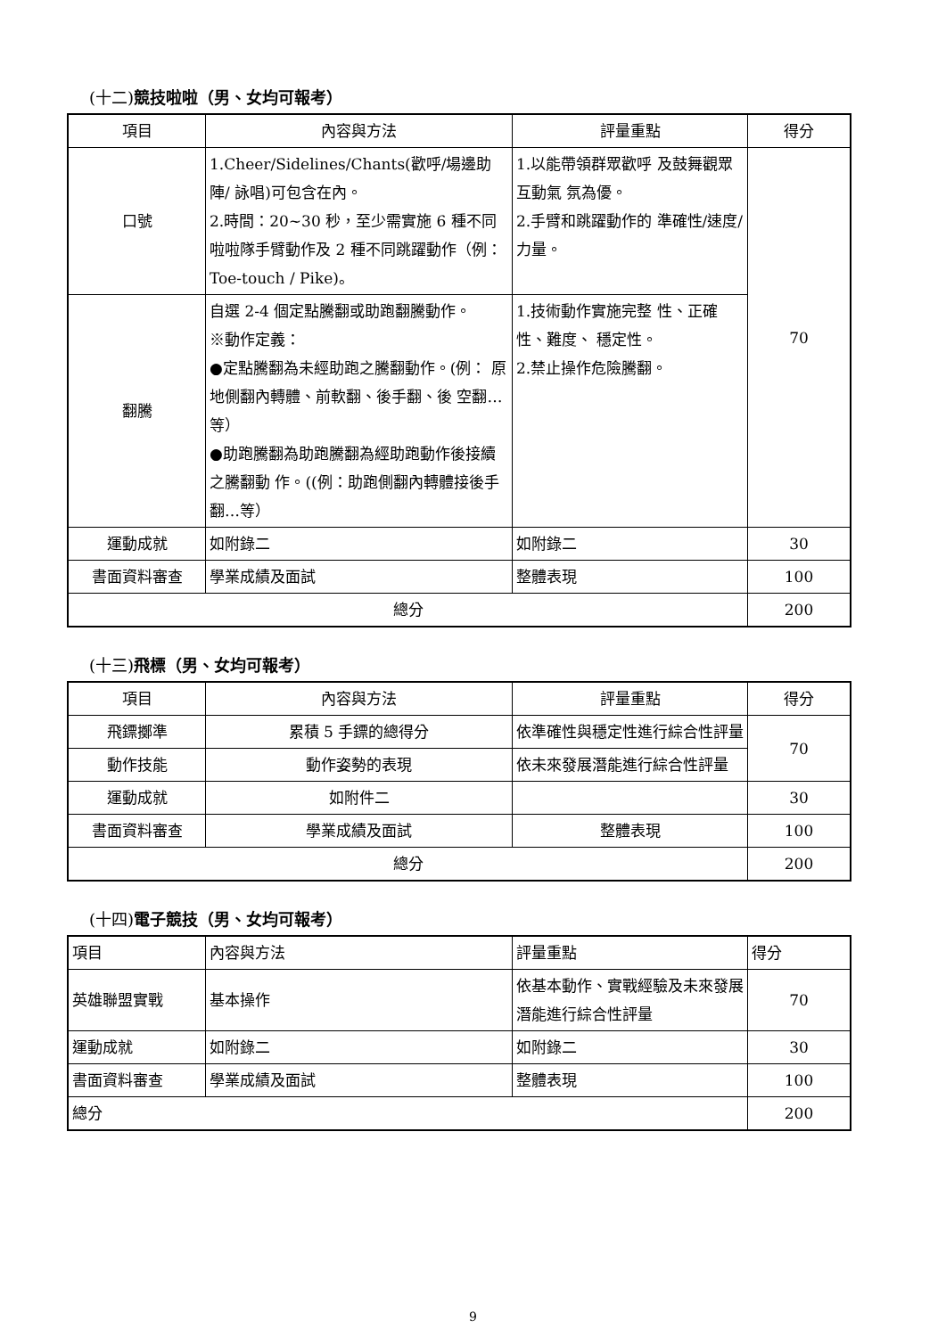(十二)競技啦啦（男、女均可報考）
| 項目 | 內容與方法 | 評量重點 | 得分 |
| --- | --- | --- | --- |
| 口號 | 1.Cheer/Sidelines/Chants(歡呼/場邊助陣/ 詠唱)可包含在內。 2.時間：20~30 秒，至少需實施 6 種不同啦啦隊手臂動作及 2 種不同跳躍動作（例：Toe-touch / Pike)。 | 1.以能帶領群眾歡呼 及鼓舞觀眾互動氣 氛為優。 2.手臂和跳躍動作的 準確性/速度/力量。 | 70 |
| 翻騰 | 自選 2-4 個定點騰翻或助跑翻騰動作。 ※動作定義： ●定點騰翻為未經助跑之騰翻動作。(例： 原地側翻內轉體、前軟翻、後手翻、後 空翻…等） ●助跑騰翻為助跑騰翻為經助跑動作後接續之騰翻動 作。((例：助跑側翻內轉體接後手翻…等） | 1.技術動作實施完整 性、正確性、難度、 穩定性。 2.禁止操作危險騰翻。 | |
| 運動成就 | 如附錄二 | 如附錄二 | 30 |
| 書面資料審查 | 學業成績及面試 | 整體表現 | 100 |
| 總分 | | | 200 |
(十三)飛標（男、女均可報考）
| 項目 | 內容與方法 | 評量重點 | 得分 |
| --- | --- | --- | --- |
| 飛鏢擲準 | 累積 5 手鏢的總得分 | 依準確性與穩定性進行綜合性評量 | 70 |
| 動作技能 | 動作姿勢的表現 | 依未來發展潛能進行綜合性評量 | |
| 運動成就 | 如附件二 | | 30 |
| 書面資料審查 | 學業成績及面試 | 整體表現 | 100 |
| 總分 | | | 200 |
(十四)電子競技（男、女均可報考）
| 項目 | 內容與方法 | 評量重點 | 得分 |
| 英雄聯盟實戰 | 基本操作 | 依基本動作、實戰經驗及未來發展潛能進行綜合性評量 | 70 |
| 運動成就 | 如附錄二 | 如附錄二 | 30 |
| 書面資料審查 | 學業成績及面試 | 整體表現 | 100 |
| 總分 | | | 200 |
9